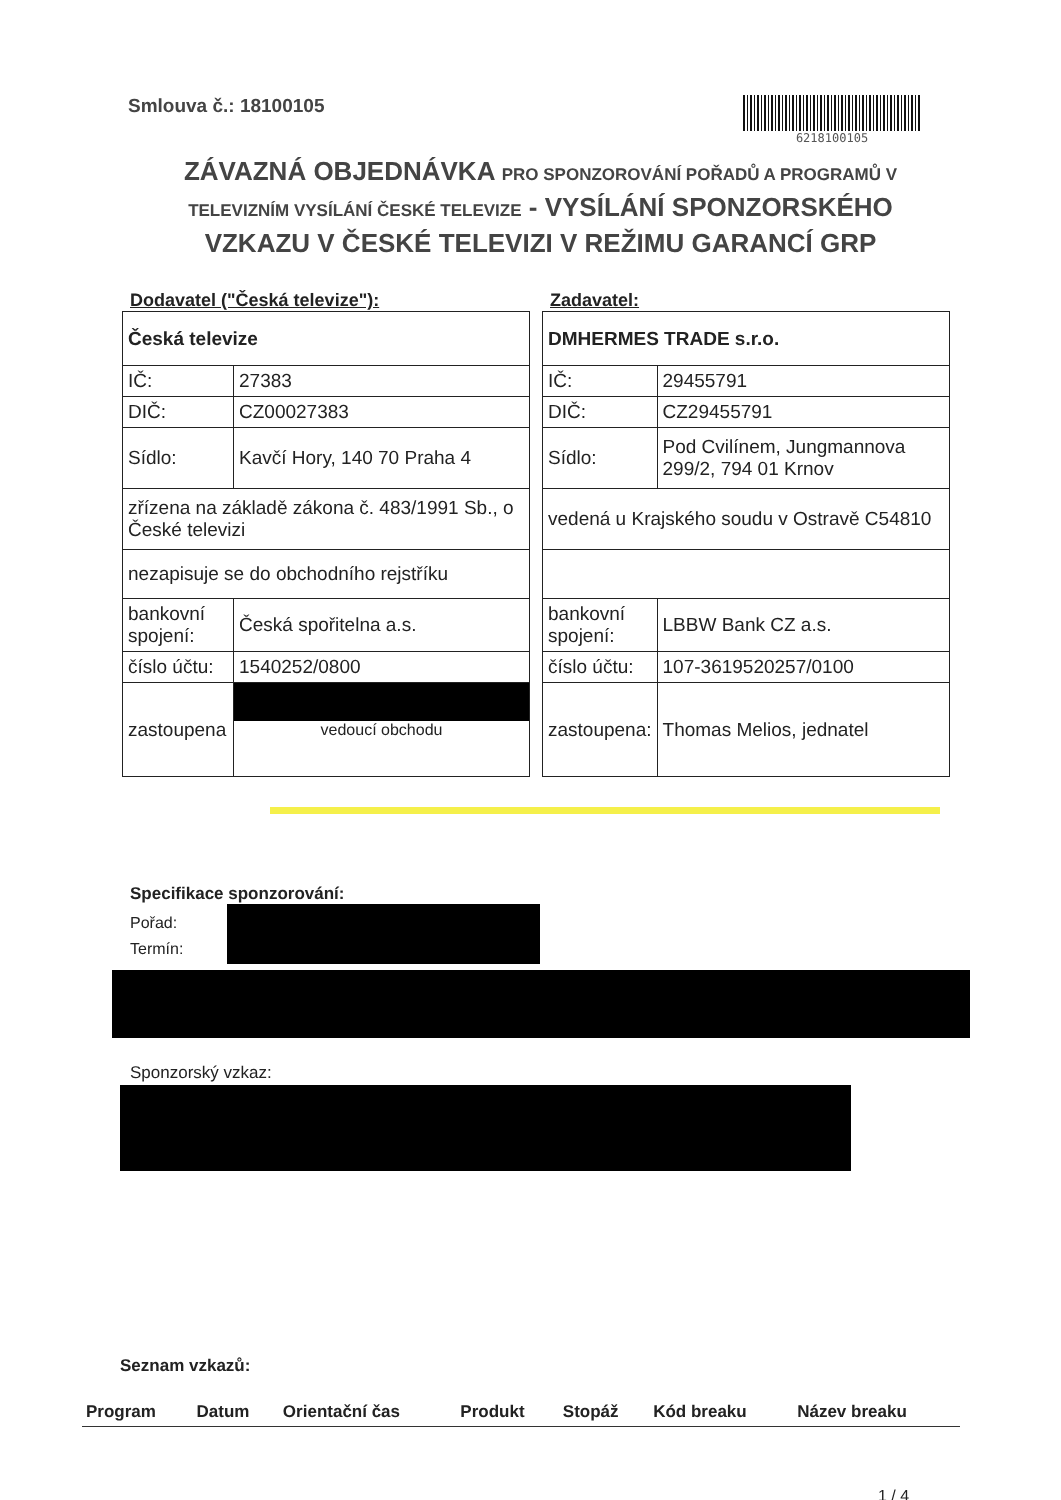Smlouva č.: 18100105
6218100105
ZÁVAZNÁ OBJEDNÁVKA PRO SPONZOROVÁNÍ POŘADŮ A PROGRAMŮ V TELEVIZNÍM VYSÍLÁNÍ ČESKÉ TELEVIZE - VYSÍLÁNÍ SPONZORSKÉHO VZKAZU V ČESKÉ TELEVIZI V REŽIMU GARANCÍ GRP
Dodavatel ("Česká televize"):
| Česká televize | |
| IČ: | 27383 |
| DIČ: | CZ00027383 |
| Sídlo: | Kavčí Hory, 140 70 Praha 4 |
| zřízena na základě zákona č. 483/1991 Sb., o České televizi | |
| nezapisuje se do obchodního rejstříku | |
| bankovní spojení: | Česká spořitelna a.s. |
| číslo účtu: | 1540252/0800 |
| zastoupena | vedoucí obchodu |
Zadavatel:
| DMHERMES TRADE s.r.o. | |
| IČ: | 29455791 |
| DIČ: | CZ29455791 |
| Sídlo: | Pod Cvilínem, Jungmannova 299/2, 794 01 Krnov |
| vedená u Krajského soudu v Ostravě C54810 | |
| bankovní spojení: | LBBW Bank CZ a.s. |
| číslo účtu: | 107-3619520257/0100 |
| zastoupena: | Thomas Melios, jednatel |
Specifikace sponzorování:
Pořad:
Termín:
Sponzorský vzkaz:
Seznam vzkazů:
| Program | Datum | Orientační čas | Produkt | Stopáž | Kód breaku | Název breaku |
| --- | --- | --- | --- | --- | --- | --- |
1 / 4